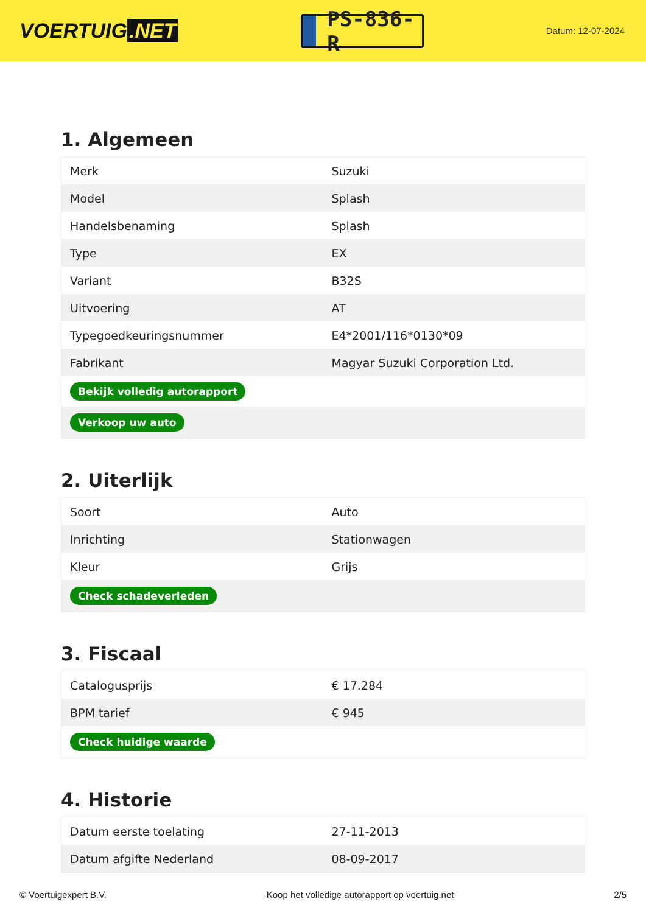VOERTUIG.NET
PS-836-R
Datum: 12-07-2024
1. Algemeen
| Merk | Suzuki |
| Model | Splash |
| Handelsbenaming | Splash |
| Type | EX |
| Variant | B32S |
| Uitvoering | AT |
| Typegoedkeuringsnummer | E4*2001/116*0130*09 |
| Fabrikant | Magyar Suzuki Corporation Ltd. |
| Bekijk volledig autorapport | |
| Verkoop uw auto | |
2. Uiterlijk
| Soort | Auto |
| Inrichting | Stationwagen |
| Kleur | Grijs |
| Check schadeverleden | |
3. Fiscaal
| Catalogusprijs | € 17.284 |
| BPM tarief | € 945 |
| Check huidige waarde | |
4. Historie
| Datum eerste toelating | 27-11-2013 |
| Datum afgifte Nederland | 08-09-2017 |
© Voertuigexpert B.V. Koop het volledige autorapport op voertuig.net 2/5